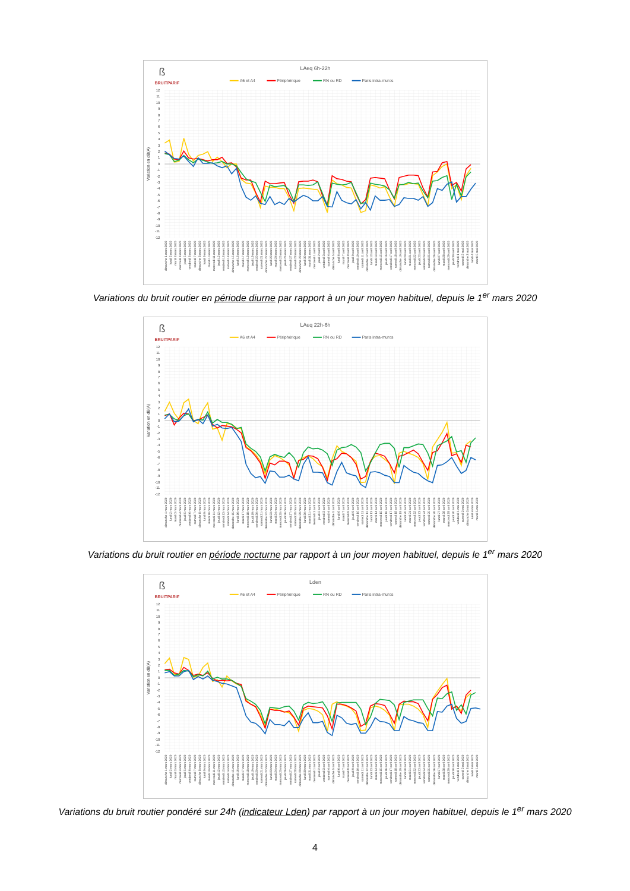ß
BRUITPARIF
LAeq 6h-22h
A6 et A4
Périphérique
RN ou RD
Paris intra-muros
12
11
10
9
8
7
6
5
4
3
2
1
0
-1
-2
-3
-4
-5
-6
-7
-8
-9
-10
-11
-12
Variation en dB(A)
dimanche 1 mars 2020
lundi 2 mars 2020
mardi 3 mars 2020
mercredi 4 mars 2020
jeudi 5 mars 2020
vendredi 6 mars 2020
samedi 7 mars 2020
dimanche 8 mars 2020
lundi 9 mars 2020
mardi 10 mars 2020
mercredi 11 mars 2020
jeudi 12 mars 2020
vendredi 13 mars 2020
samedi 14 mars 2020
dimanche 15 mars 2020
lundi 16 mars 2020
mardi 17 mars 2020
mercredi 18 mars 2020
jeudi 19 mars 2020
vendredi 20 mars 2020
samedi 21 mars 2020
dimanche 22 mars 2020
lundi 23 mars 2020
mardi 24 mars 2020
mercredi 25 mars 2020
jeudi 26 mars 2020
vendredi 27 mars 2020
samedi 28 mars 2020
dimanche 29 mars 2020
lundi 30 mars 2020
mardi 31 mars 2020
mercredi 1 avril 2020
jeudi 2 avril 2020
vendredi 3 avril 2020
samedi 4 avril 2020
dimanche 5 avril 2020
lundi 6 avril 2020
mardi 7 avril 2020
mercredi 8 avril 2020
jeudi 9 avril 2020
vendredi 10 avril 2020
samedi 11 avril 2020
dimanche 12 avril 2020
lundi 13 avril 2020
mardi 14 avril 2020
mercredi 15 avril 2020
jeudi 16 avril 2020
vendredi 17 avril 2020
samedi 18 avril 2020
dimanche 19 avril 2020
lundi 20 avril 2020
mardi 21 avril 2020
mercredi 22 avril 2020
jeudi 23 avril 2020
vendredi 24 avril 2020
samedi 25 avril 2020
dimanche 26 avril 2020
lundi 27 avril 2020
mardi 28 avril 2020
mercredi 29 avril 2020
jeudi 30 avril 2020
vendredi 1 mai 2020
samedi 2 mai 2020
dimanche 3 mai 2020
lundi 4 mai 2020
mardi 5 mai 2020
Variations du bruit routier en période diurne par rapport à un jour moyen habituel, depuis le 1<sup>er</sup> mars 2020
ß
BRUITPARIF
LAeq 22h-6h
A6 et A4
Périphérique
RN ou RD
Paris intra-muros
12
11
10
9
8
7
6
5
4
3
2
1
0
-1
-2
-3
-4
-5
-6
-7
-8
-9
-10
-11
-12
Variation en dB(A)
dimanche 1 mars 2020
lundi 2 mars 2020
mardi 3 mars 2020
mercredi 4 mars 2020
jeudi 5 mars 2020
vendredi 6 mars 2020
samedi 7 mars 2020
dimanche 8 mars 2020
lundi 9 mars 2020
mardi 10 mars 2020
mercredi 11 mars 2020
jeudi 12 mars 2020
vendredi 13 mars 2020
samedi 14 mars 2020
dimanche 15 mars 2020
lundi 16 mars 2020
mardi 17 mars 2020
mercredi 18 mars 2020
jeudi 19 mars 2020
vendredi 20 mars 2020
samedi 21 mars 2020
dimanche 22 mars 2020
lundi 23 mars 2020
mardi 24 mars 2020
mercredi 25 mars 2020
jeudi 26 mars 2020
vendredi 27 mars 2020
samedi 28 mars 2020
dimanche 29 mars 2020
lundi 30 mars 2020
mardi 31 mars 2020
mercredi 1 avril 2020
jeudi 2 avril 2020
vendredi 3 avril 2020
samedi 4 avril 2020
dimanche 5 avril 2020
lundi 6 avril 2020
mardi 7 avril 2020
mercredi 8 avril 2020
jeudi 9 avril 2020
vendredi 10 avril 2020
samedi 11 avril 2020
dimanche 12 avril 2020
lundi 13 avril 2020
mardi 14 avril 2020
mercredi 15 avril 2020
jeudi 16 avril 2020
vendredi 17 avril 2020
samedi 18 avril 2020
dimanche 19 avril 2020
lundi 20 avril 2020
mardi 21 avril 2020
mercredi 22 avril 2020
jeudi 23 avril 2020
vendredi 24 avril 2020
samedi 25 avril 2020
dimanche 26 avril 2020
lundi 27 avril 2020
mardi 28 avril 2020
mercredi 29 avril 2020
jeudi 30 avril 2020
vendredi 1 mai 2020
samedi 2 mai 2020
dimanche 3 mai 2020
lundi 4 mai 2020
mardi 5 mai 2020
Variations du bruit routier en période nocturne par rapport à un jour moyen habituel, depuis le 1<sup>er</sup> mars 2020
ß
BRUITPARIF
Lden
A6 et A4
Périphérique
RN ou RD
Paris intra-muros
12
11
10
9
8
7
6
5
4
3
2
1
0
-1
-2
-3
-4
-5
-6
-7
-8
-9
-10
-11
-12
Variation en dB(A)
dimanche 1 mars 2020
lundi 2 mars 2020
mardi 3 mars 2020
mercredi 4 mars 2020
jeudi 5 mars 2020
vendredi 6 mars 2020
samedi 7 mars 2020
dimanche 8 mars 2020
lundi 9 mars 2020
mardi 10 mars 2020
mercredi 11 mars 2020
jeudi 12 mars 2020
vendredi 13 mars 2020
samedi 14 mars 2020
dimanche 15 mars 2020
lundi 16 mars 2020
mardi 17 mars 2020
mercredi 18 mars 2020
jeudi 19 mars 2020
vendredi 20 mars 2020
samedi 21 mars 2020
dimanche 22 mars 2020
lundi 23 mars 2020
mardi 24 mars 2020
mercredi 25 mars 2020
jeudi 26 mars 2020
vendredi 27 mars 2020
samedi 28 mars 2020
dimanche 29 mars 2020
lundi 30 mars 2020
mardi 31 mars 2020
mercredi 1 avril 2020
jeudi 2 avril 2020
vendredi 3 avril 2020
samedi 4 avril 2020
dimanche 5 avril 2020
lundi 6 avril 2020
mardi 7 avril 2020
mercredi 8 avril 2020
jeudi 9 avril 2020
vendredi 10 avril 2020
samedi 11 avril 2020
dimanche 12 avril 2020
lundi 13 avril 2020
mardi 14 avril 2020
mercredi 15 avril 2020
jeudi 16 avril 2020
vendredi 17 avril 2020
samedi 18 avril 2020
dimanche 19 avril 2020
lundi 20 avril 2020
mardi 21 avril 2020
mercredi 22 avril 2020
jeudi 23 avril 2020
vendredi 24 avril 2020
samedi 25 avril 2020
dimanche 26 avril 2020
lundi 27 avril 2020
mardi 28 avril 2020
mercredi 29 avril 2020
jeudi 30 avril 2020
vendredi 1 mai 2020
samedi 2 mai 2020
dimanche 3 mai 2020
lundi 4 mai 2020
mardi 5 mai 2020
Variations du bruit routier pondéré sur 24h (indicateur Lden) par rapport à un jour moyen habituel, depuis le 1<sup>er</sup> mars 2020
4